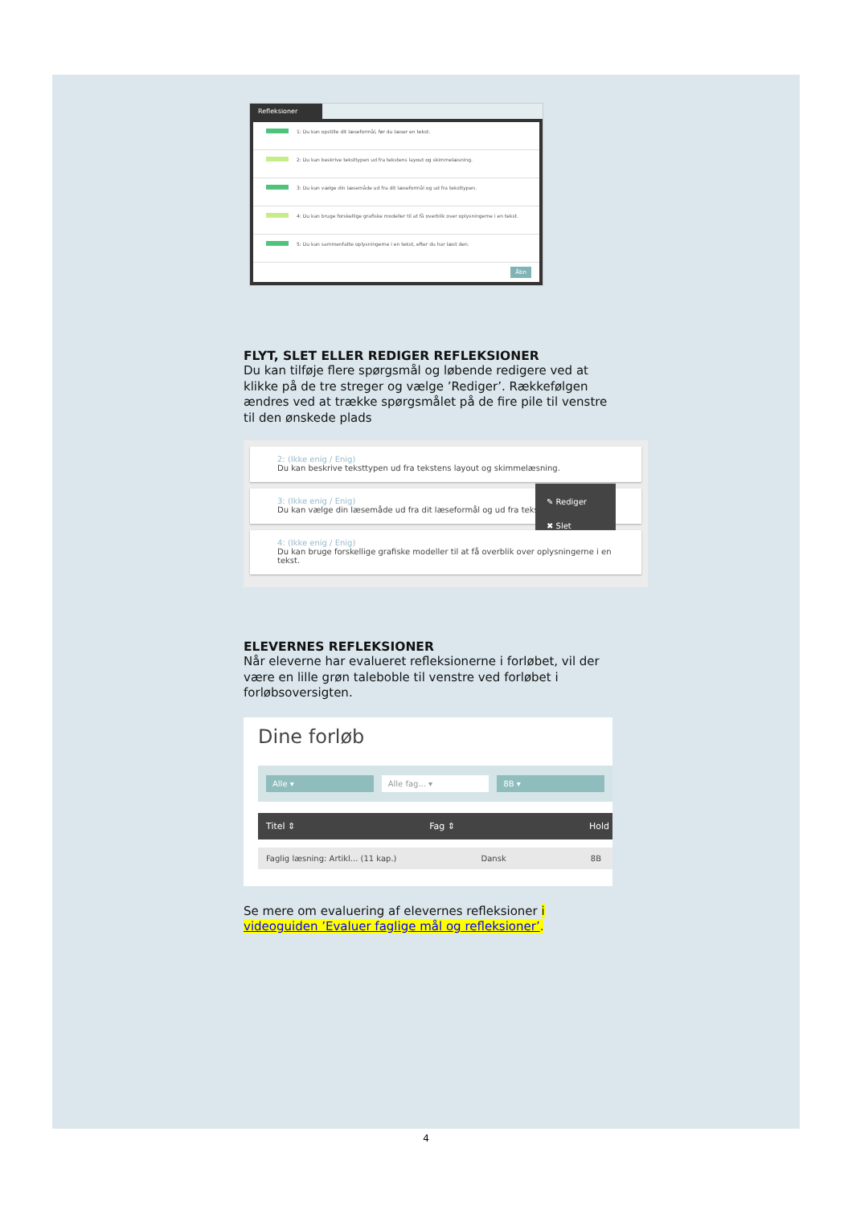Refleksioner
1: Du kan opstille dit læseformål, før du læser en tekst.
2: Du kan beskrive teksttypen ud fra tekstens layout og skimmelæsning.
3: Du kan vælge din læsemåde ud fra dit læseformål og ud fra teksttypen.
4: Du kan bruge forskellige grafiske modeller til at få overblik over oplysningerne i en tekst.
5: Du kan sammenfatte oplysningerne i en tekst, efter du har læst den.
Åbn
FLYT, SLET ELLER REDIGER REFLEKSIONER
Du kan tilføje flere spørgsmål og løbende redigere ved at klikke på de tre streger og vælge ’Rediger’. Rækkefølgen ændres ved at trække spørgsmålet på de fire pile til venstre til den ønskede plads
2: (Ikke enig / Enig)
Du kan beskrive teksttypen ud fra tekstens layout og skimmelæsning.
3: (Ikke enig / Enig)
Du kan vælge din læsemåde ud fra dit læseformål og ud fra tekst
✎ Rediger
✖ Slet
4: (Ikke enig / Enig)
Du kan bruge forskellige grafiske modeller til at få overblik over oplysningerne i en tekst.
ELEVERNES REFLEKSIONER
Når eleverne har evalueret refleksionerne i forløbet, vil der være en lille grøn taleboble til venstre ved forløbet i forløbsoversigten.
Dine forløb
Alle ▾ Alle fag... ▾ 8B ▾
Titel ⇕ Fag ⇕ Hold
Faglig læsning: Artikl... (11 kap.) Dansk 8B
Se mere om evaluering af elevernes refleksioner i videoguiden ’Evaluer faglige mål og refleksioner’.
4